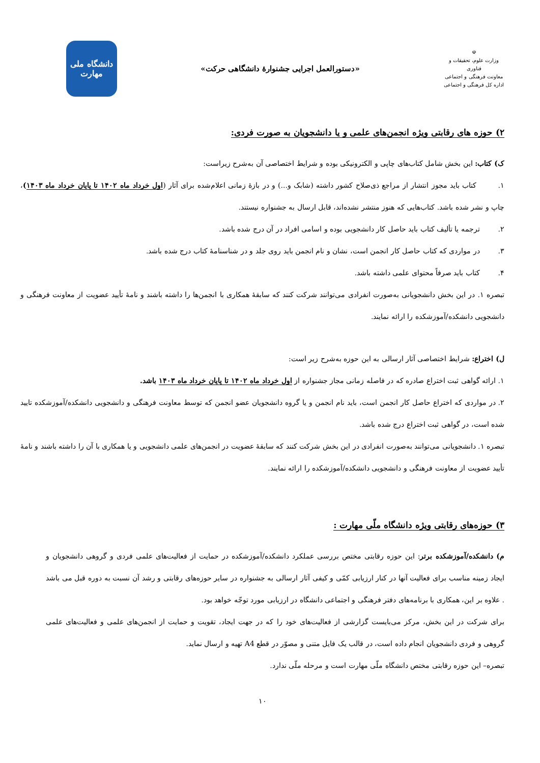☫
وزارت علوم، تحقیقات و فناوری
معاونت فرهنگی و اجتماعی
اداره کل فرهنگی و اجتماعی
«دستورالعمل اجرایی جشنوارهٔ دانشگاهی حرکت»
دانشگاه ملی
مهارت
۲) حوزه های رقابتی ویژه انجمن‌های علمی و یا دانشجویان به صورت فردی:
ک) کتاب: این بخش شامل کتاب‌های چاپی و الکترونیکی بوده و شرایط اختصاصی آن به‌شرح زیراست:
۱. کتاب باید مجوز انتشار از مراجع ذی‌صلاح کشور داشته (شابک و...) و در بازهٔ زمانی اعلام‌شده برای آثار (اول خرداد ماه ۱۴۰۲ تا پایان خرداد ماه ۱۴۰۳)، چاپ و نشر شده باشد. کتاب‌هایی که هنوز منتشر نشده‌اند، قابل ارسال به جشنواره نیستند.
۲. ترجمه یا تألیف کتاب باید حاصل کار دانشجویی بوده و اسامی افراد در آن درج شده باشد.
۳. در مواردی که کتاب حاصل کار انجمن است، نشان و نام انجمن باید روی جلد و در شناسنامهٔ کتاب درج شده باشد.
۴. کتاب باید صرفاً محتوای علمی داشته باشد.
تبصره ۱. در این بخش دانشجویانی به‌صورت انفرادی می‌توانند شرکت کنند که سابقهٔ همکاری با انجمن‌ها را داشته باشند و نامهٔ تأیید عضویت از معاونت فرهنگی و دانشجویی دانشکده/آموزشکده را ارائه نمایند.
ل) اختراع: شرایط اختصاصی آثار ارسالی به این حوزه به‌شرح زیر است:
۱. ارائه گواهی ثبت اختراع صادره که در فاصله زمانی مجاز جشنواره از اول خرداد ماه ۱۴۰۲ تا پایان خرداد ماه ۱۴۰۳ باشد.
۲. در مواردی که اختراع حاصل کار انجمن است، باید نام انجمن و یا گروه دانشجویان عضو انجمن که توسط معاونت فرهنگی و دانشجویی دانشکده/آموزشکده تایید شده است، در گواهی ثبت اختراع درج شده باشد.
تبصره ۱. دانشجویانی می‌توانند به‌صورت انفرادی در این بخش شرکت کنند که سابقهٔ عضویت در انجمن‌های علمی دانشجویی و یا همکاری با آن را داشته باشند و نامهٔ تأیید عضویت از معاونت فرهنگی و دانشجویی دانشکده/آموزشکده را ارائه نمایند.
۳) حوزه‌های رقابتی ویژه دانشگاه ملّی مهارت :
م) دانشکده/آموزشکده برتر: این حوزه رقابتی مختص بررسی عملکرد دانشکده/آموزشکده در حمایت از فعالیت‌های علمی فردی و گروهی دانشجویان و ایجاد زمینه مناسب برای فعالیت آنها در کنار ارزیابی کمّی و کیفی آثار ارسالی به جشنواره در سایر حوزه‌های رقابتی و رشد آن نسبت به دوره قبل می باشد . علاوه بر این، همکاری با برنامه‌های دفتر فرهنگی و اجتماعی دانشگاه در ارزیابی مورد توجّه خواهد بود.
برای شرکت در این بخش، مرکز می‌بایست گزارشی از فعالیت‌های خود را که در جهت ایجاد، تقویت و حمایت از انجمن‌های علمی و فعالیت‌های علمی گروهی و فردی دانشجویان انجام داده است، در قالب یک فایل متنی و مصوّر در قطع A4 تهیه و ارسال نماید.
تبصره– این حوزه رقابتی مختص دانشگاه ملّی مهارت است و مرحله ملّی ندارد.
۱۰